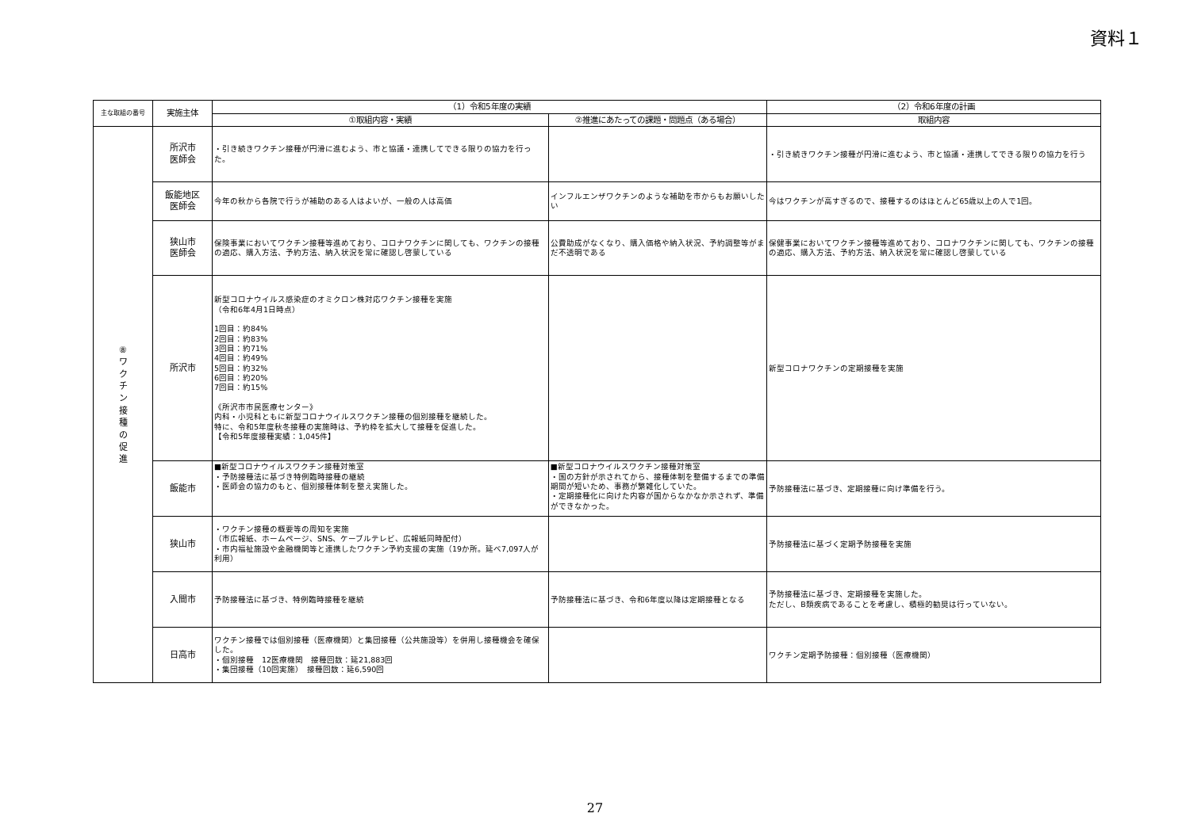資料１
| 主な取組の番号 | 実施主体 | （1）令和5年度の実績 | | （2）令和6年度の計画 |
| --- | --- | --- | --- | --- |
| | | ①取組内容・実績 | ②推進にあたっての課題・問題点（ある場合） | 取組内容 |
| ⑧ ワ ク チ ン 接 種 の 促 進 | 所沢市 医師会 | ・引き続きワクチン接種が円滑に進むよう、市と協議・連携してできる限りの協力を行った。 | | ・引き続きワクチン接種が円滑に進むよう、市と協議・連携してできる限りの協力を行う |
| | 飯能地区 医師会 | 今年の秋から各院で行うが補助のある人はよいが、一般の人は高価 | インフルエンザワクチンのような補助を市からもお願いしたい | 今はワクチンが高すぎるので、接種するのはほとんど65歳以上の人で1回。 |
| | 狭山市 医師会 | 保険事業においてワクチン接種等進めており、コロナワクチンに関しても、ワクチンの接種の適応、購入方法、予約方法、納入状況を常に確認し啓蒙している | 公費助成がなくなり、購入価格や納入状況、予約調整等がまだ不透明である | 保健事業においてワクチン接種等進めており、コロナワクチンに関しても、ワクチンの接種の適応、購入方法、予約方法、納入状況を常に確認し啓蒙している |
| | 所沢市 | 新型コロナウイルス感染症のオミクロン株対応ワクチン接種を実施 （令和6年4月1日時点） 1回目：約84% 2回目：約83% 3回目：約71% 4回目：約49% 5回目：約32% 6回目：約20% 7回目：約15% 《所沢市市民医療センター》 内科・小児科ともに新型コロナウイルスワクチン接種の個別接種を継続した。 特に、令和5年度秋冬接種の実施時は、予約枠を拡大して接種を促進した。 【令和5年度接種実績：1,045件】 | | 新型コロナワクチンの定期接種を実施 |
| | 飯能市 | ■新型コロナウイルスワクチン接種対策室 ・予防接種法に基づき特例臨時接種の継続 ・医師会の協力のもと、個別接種体制を整え実施した。 | ■新型コロナウイルスワクチン接種対策室 ・国の方針が示されてから、接種体制を整備するまでの準備期間が短いため、事務が繁雑化していた。 ・定期接種化に向けた内容が国からなかなか示されず、準備ができなかった。 | 予防接種法に基づき、定期接種に向け準備を行う。 |
| | 狭山市 | ・ワクチン接種の概要等の周知を実施 （市広報紙、ホームページ、SNS、ケーブルテレビ、広報紙同時配付） ・市内福祉施設や金融機関等と連携したワクチン予約支援の実施（19か所。延べ7,097人が利用） | | 予防接種法に基づく定期予防接種を実施 |
| | 入間市 | 予防接種法に基づき、特例臨時接種を継続 | 予防接種法に基づき、令和6年度以降は定期接種となる | 予防接種法に基づき、定期接種を実施した。 ただし、B類疾病であることを考慮し、積極的勧奨は行っていない。 |
| | 日高市 | ワクチン接種では個別接種（医療機関）と集団接種（公共施設等）を併用し接種機会を確保した。 ・個別接種 12医療機関 接種回数：延21,883回 ・集団接種（10回実施） 接種回数：延6,590回 | | ワクチン定期予防接種：個別接種（医療機関） |
27